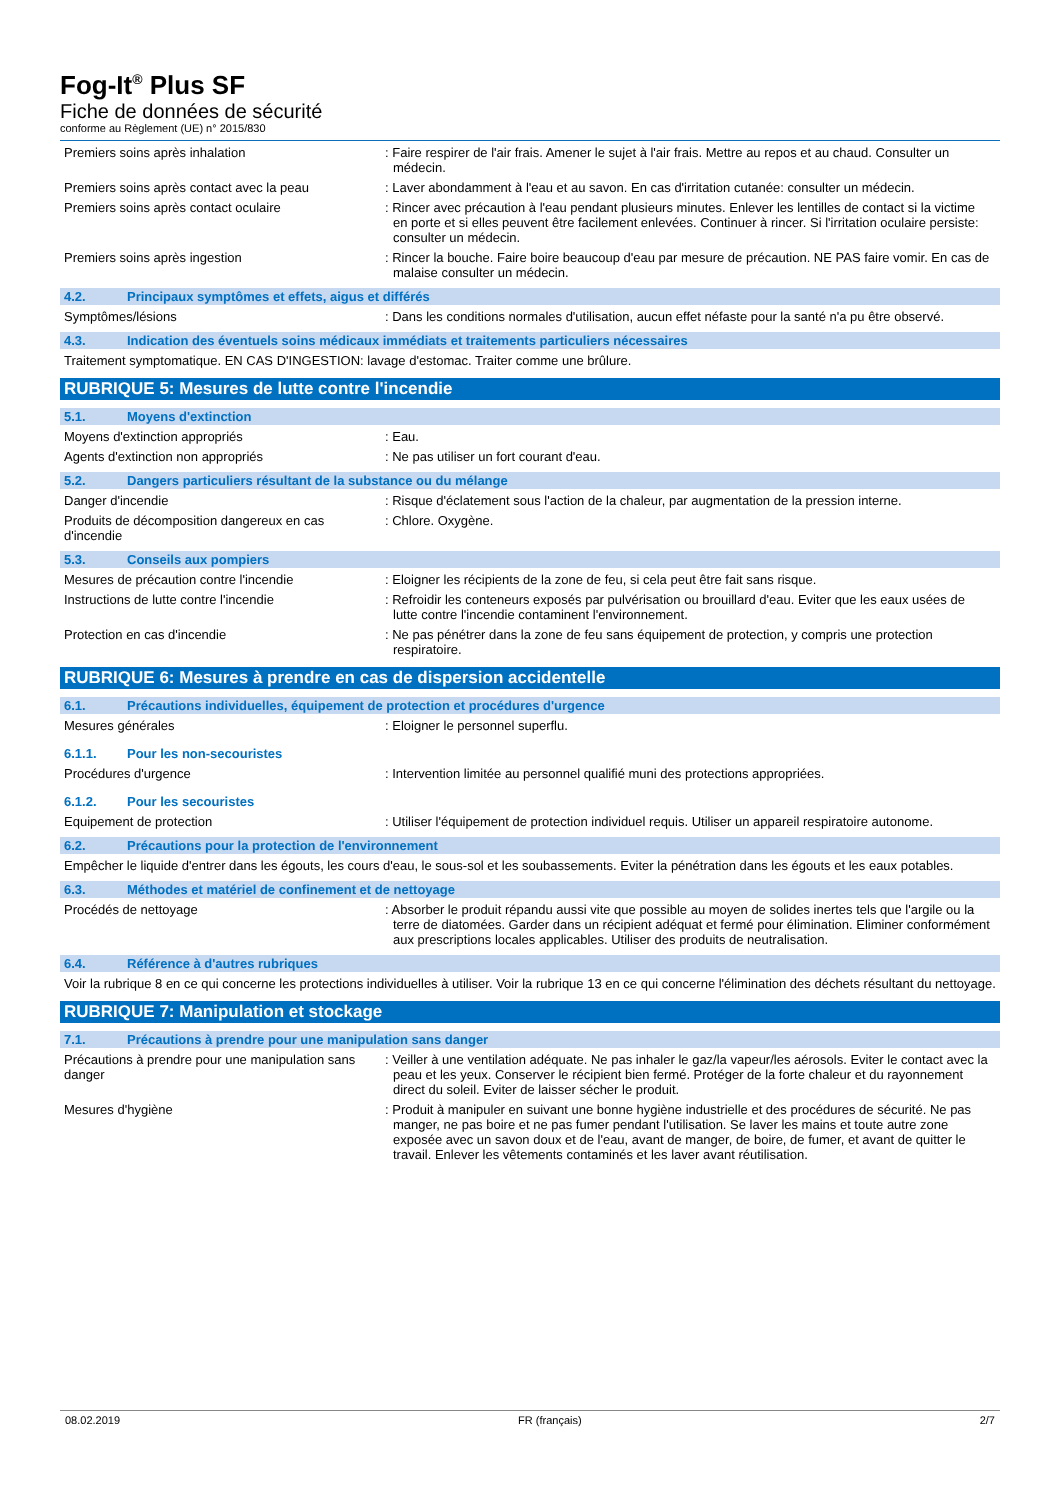Fog-It<sup>®</sup> Plus SF
Fiche de données de sécurité
conforme au Règlement (UE) n° 2015/830
Premiers soins après inhalation : Faire respirer de l'air frais. Amener le sujet à l'air frais. Mettre au repos et au chaud. Consulter un médecin.
Premiers soins après contact avec la peau
: Laver abondamment à l'eau et au savon. En cas d'irritation cutanée: consulter un médecin.
Premiers soins après contact oculaire : Rincer avec précaution à l'eau pendant plusieurs minutes. Enlever les lentilles de contact si la victime en porte et si elles peuvent être facilement enlevées. Continuer à rincer. Si l'irritation oculaire persiste: consulter un médecin.
Premiers soins après ingestion : Rincer la bouche. Faire boire beaucoup d'eau par mesure de précaution. NE PAS faire vomir. En cas de malaise consulter un médecin.
4.2. Principaux symptômes et effets, aigus et différés
Symptômes/lésions : Dans les conditions normales d'utilisation, aucun effet néfaste pour la santé n'a pu être observé.
4.3. Indication des éventuels soins médicaux immédiats et traitements particuliers nécessaires
Traitement symptomatique. EN CAS D'INGESTION: lavage d'estomac. Traiter comme une brûlure.
RUBRIQUE 5: Mesures de lutte contre l'incendie
5.1. Moyens d'extinction
Moyens d'extinction appropriés : Eau.
Agents d'extinction non appropriés : Ne pas utiliser un fort courant d'eau.
5.2. Dangers particuliers résultant de la substance ou du mélange
Danger d'incendie : Risque d'éclatement sous l'action de la chaleur, par augmentation de la pression interne.
Produits de décomposition dangereux en cas d'incendie
: Chlore. Oxygène.
5.3. Conseils aux pompiers
Mesures de précaution contre l'incendie : Eloigner les récipients de la zone de feu, si cela peut être fait sans risque.
Instructions de lutte contre l'incendie : Refroidir les conteneurs exposés par pulvérisation ou brouillard d'eau. Eviter que les eaux usées de lutte contre l'incendie contaminent l'environnement.
Protection en cas d'incendie : Ne pas pénétrer dans la zone de feu sans équipement de protection, y compris une protection respiratoire.
RUBRIQUE 6: Mesures à prendre en cas de dispersion accidentelle
6.1. Précautions individuelles, équipement de protection et procédures d'urgence
Mesures générales : Eloigner le personnel superflu.
6.1.1. Pour les non-secouristes
Procédures d'urgence : Intervention limitée au personnel qualifié muni des protections appropriées.
6.1.2. Pour les secouristes
Equipement de protection : Utiliser l'équipement de protection individuel requis. Utiliser un appareil respiratoire autonome.
6.2. Précautions pour la protection de l'environnement
Empêcher le liquide d'entrer dans les égouts, les cours d'eau, le sous-sol et les soubassements. Eviter la pénétration dans les égouts et les eaux potables.
6.3. Méthodes et matériel de confinement et de nettoyage
Procédés de nettoyage : Absorber le produit répandu aussi vite que possible au moyen de solides inertes tels que l'argile ou la terre de diatomées. Garder dans un récipient adéquat et fermé pour élimination. Eliminer conformément aux prescriptions locales applicables. Utiliser des produits de neutralisation.
6.4. Référence à d'autres rubriques
Voir la rubrique 8 en ce qui concerne les protections individuelles à utiliser. Voir la rubrique 13 en ce qui concerne l'élimination des déchets résultant du nettoyage.
RUBRIQUE 7: Manipulation et stockage
7.1. Précautions à prendre pour une manipulation sans danger
Précautions à prendre pour une manipulation sans danger
: Veiller à une ventilation adéquate. Ne pas inhaler le gaz/la vapeur/les aérosols. Eviter le contact avec la peau et les yeux. Conserver le récipient bien fermé. Protéger de la forte chaleur et du rayonnement direct du soleil. Eviter de laisser sécher le produit.
Mesures d'hygiène : Produit à manipuler en suivant une bonne hygiène industrielle et des procédures de sécurité. Ne pas manger, ne pas boire et ne pas fumer pendant l'utilisation. Se laver les mains et toute autre zone exposée avec un savon doux et de l'eau, avant de manger, de boire, de fumer, et avant de quitter le travail. Enlever les vêtements contaminés et les laver avant réutilisation.
08.02.2019 FR (français) 2/7